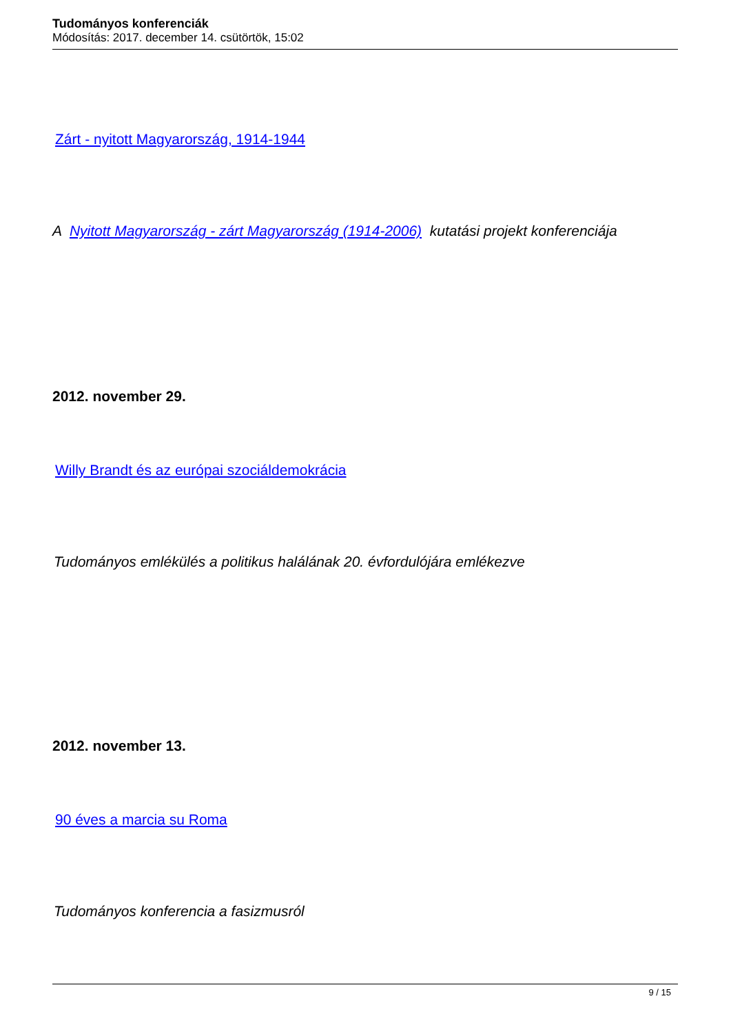Tudományos konferenciák
Módosítás: 2017. december 14. csütörtök, 15:02
Zárt - nyitott Magyarország, 1914-1944
A Nyitott Magyarország - zárt Magyarország (1914-2006) kutatási projekt konferenciája
2012. november 29.
Willy Brandt és az európai szociáldemokrácia
Tudományos emlékülés a politikus halálának 20. évfordulójára emlékezve
2012. november 13.
90 éves a marcia su Roma
Tudományos konferencia a fasizmusról
9 / 15